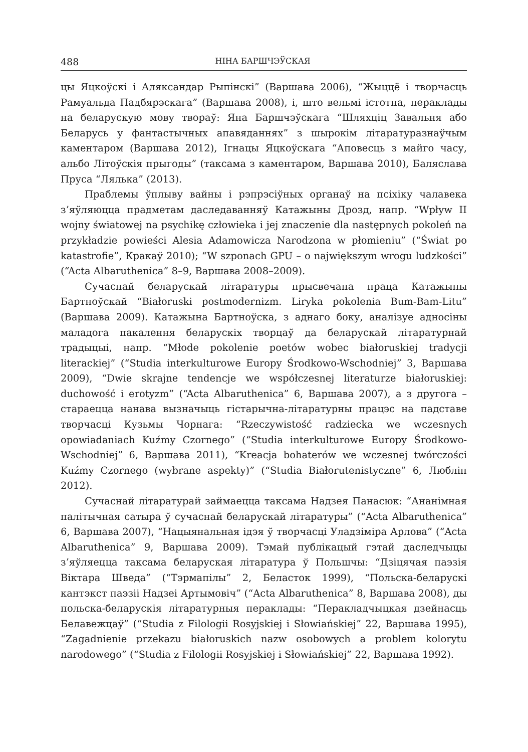488 НІНА БАРШЧЭЎСКАЯ
цы Яцкоўскі і Аляксандар Рыпінскі” (Варшава 2006), “Жыццё і творчасць Рамуальда Падбярэскага” (Варшава 2008), і, што вельмі істотна, пераклады на беларускую мову твораў: Яна Баршчэўскага “Шляхціц Завальня або Беларусь у фантастычных апавяданнях” з шырокім літаратуразнаўчым каментаром (Варшава 2012), Ігнацы Яцкоўскага “Аповесць з майго часу, альбо Літоўскія прыгоды” (таксама з каментаром, Варшава 2010), Баляслава Пруса “Лялька” (2013).
Праблемы ўплыву вайны і рэпрэсіўных органаў на псіхіку чалавека з’яўляюцца прадметам даследаванняў Катажыны Дрозд, напр. “Wpływ II wojny światowej na psychikę człowieka i jej znaczenie dla następnych pokoleń na przykładzie powieści Alesia Adamowicza Narodzona w płomieniu” (“Świat po katastrofie”, Кракаў 2010); “W szponach GPU – o największym wrogu ludzkości” (“Acta Albaruthenica” 8–9, Варшава 2008–2009).
Сучаснай беларускай літаратуры прысвечана праца Катажыны Бартноўскай “Białoruski postmodernizm. Liryka pokolenia Bum-Bam-Litu” (Варшава 2009). Катажына Бартноўска, з аднаго боку, аналізуе адносіны маладога пакалення беларускіх творцаў да беларускай літаратурнай традыцыі, напр. “Młode pokolenie poetów wobec białoruskiej tradycji literackiej” (“Studia interkulturowe Europy Środkowo-Wschodniej” 3, Варшава 2009), “Dwie skrajne tendencje we współczesnej literaturze białoruskiej: duchowość i erotyzm” (“Acta Albaruthenica” 6, Варшава 2007), а з другога – стараецца нанава вызначыць гістарычна-літаратурны працэс на падставе творчасці Кузьмы Чорнага: “Rzeczywistość radziecka we wczesnych opowiadaniach Kuźmy Czornego” (“Studia interkulturowe Europy Środkowo-Wschodniej” 6, Варшава 2011), “Kreacja bohaterów we wczesnej twórczości Kuźmy Czornego (wybrane aspekty)” (“Studia Białorutenistyczne” 6, Люблін 2012).
Сучаснай літаратурай займаецца таксама Надзея Панасюк: “Ананімная палітычная сатыра ў сучаснай беларускай літаратуры” (“Acta Albaruthenica” 6, Варшава 2007), “Нацыянальная ідэя ў творчасці Уладзіміра Арлова” (“Acta Albaruthenica” 9, Варшава 2009). Тэмай публікацый гэтай даследчыцы з’яўляецца таксама беларуская літаратура ў Польшчы: “Дзіцячая паэзія Віктара Шведа” (“Тэрмапілы” 2, Беласток 1999), “Польска-беларускі кантэкст паэзіі Надзеі Артымовіч” (“Acta Albaruthenica” 8, Варшава 2008), ды польска-беларускія літаратурныя пераклады: “Перакладчыцкая дзейнасць Белавежцаў” (“Studia z Filologii Rosyjskiej i Słowiańskiej” 22, Варшава 1995), “Zagadnienie przekazu białoruskich nazw osobowych a problem kolorytu narodowego” (“Studia z Filologii Rosyjskiej i Słowiańskiej” 22, Варшава 1992).